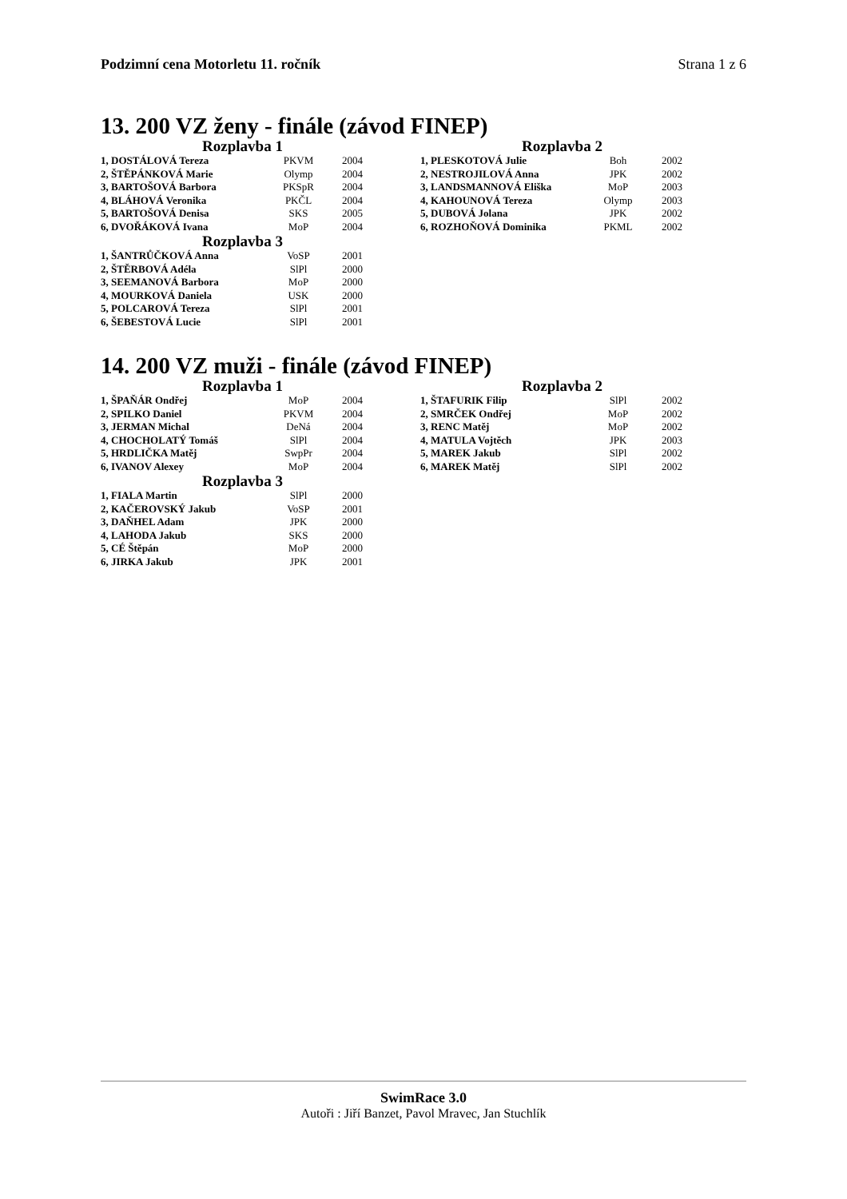Podzimní cena Motorletu 11. ročník Strana 1 z 6
13. 200 VZ ženy - finále (závod FINEP)
Rozplavba 1
| 1, DOSTÁLOVÁ Tereza | PKVM | 2004 |
| 2, ŠTĚPÁNKOVÁ Marie | Olymp | 2004 |
| 3, BARTOŠOVÁ Barbora | PKSpR | 2004 |
| 4, BLÁHOVÁ Veronika | PKČL | 2004 |
| 5, BARTOŠOVÁ Denisa | SKS | 2005 |
| 6, DVOŘÁKOVÁ Ivana | MoP | 2004 |
Rozplavba 3
| 1, ŠANTRŮČKOVÁ Anna | VoSP | 2001 |
| 2, ŠTĚRBOVÁ Adéla | SlPl | 2000 |
| 3, SEEMANOVÁ Barbora | MoP | 2000 |
| 4, MOURKOVÁ Daniela | USK | 2000 |
| 5, POLCAROVÁ Tereza | SlPl | 2001 |
| 6, ŠEBESTOVÁ Lucie | SlPl | 2001 |
Rozplavba 2
| 1, PLESKOTOVÁ Julie | Boh | 2002 |
| 2, NESTROJILOVÁ Anna | JPK | 2002 |
| 3, LANDSMANNOVÁ Eliška | MoP | 2003 |
| 4, KAHOUNOVÁ Tereza | Olymp | 2003 |
| 5, DUBOVÁ Jolana | JPK | 2002 |
| 6, ROZHOŇOVÁ Dominika | PKML | 2002 |
14. 200 VZ muži - finále (závod FINEP)
Rozplavba 1
| 1, ŠPAŇÁR Ondřej | MoP | 2004 |
| 2, SPILKO Daniel | PKVM | 2004 |
| 3, JERMAN Michal | DeNá | 2004 |
| 4, CHOCHOLATÝ Tomáš | SlPl | 2004 |
| 5, HRDLIČKA Matěj | SwpPr | 2004 |
| 6, IVANOV Alexey | MoP | 2004 |
Rozplavba 3
| 1, FIALA Martin | SlPl | 2000 |
| 2, KAČEROVSKÝ Jakub | VoSP | 2001 |
| 3, DAŇHEL Adam | JPK | 2000 |
| 4, LAHODA Jakub | SKS | 2000 |
| 5, CÉ Štěpán | MoP | 2000 |
| 6, JIRKA Jakub | JPK | 2001 |
Rozplavba 2
| 1, ŠTAFURIK Filip | SlPl | 2002 |
| 2, SMRČEK Ondřej | MoP | 2002 |
| 3, RENC Matěj | MoP | 2002 |
| 4, MATULA Vojtěch | JPK | 2003 |
| 5, MAREK Jakub | SlPl | 2002 |
| 6, MAREK Matěj | SlPl | 2002 |
SwimRace 3.0
Autoři : Jiří Banzet, Pavol Mravec, Jan Stuchlík